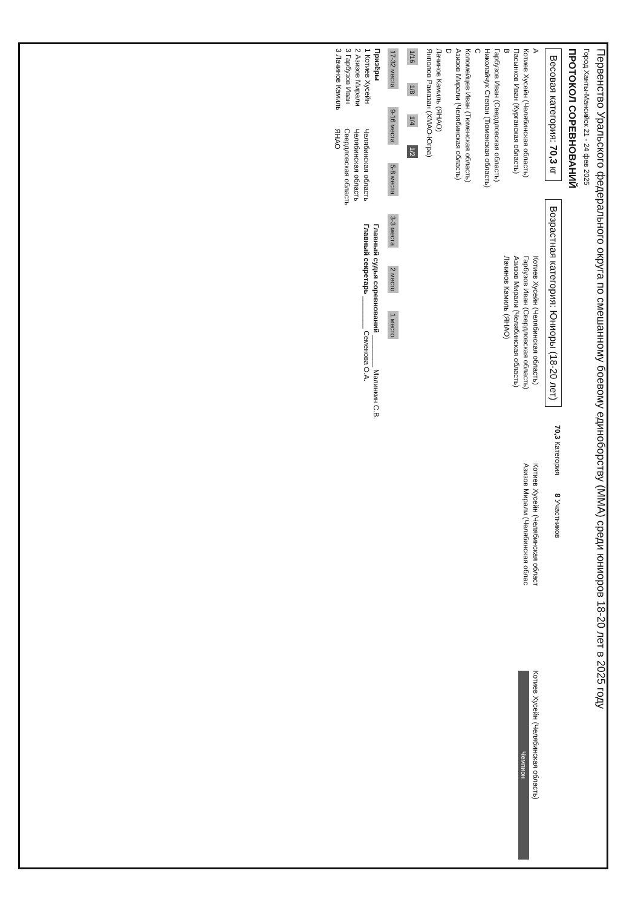Первенство Уральского федерального округа по смешанному боевому единоборству (ММА) среди юниоров 18-20 лет в 2025 году
Город Ханты-Мансийск 21 - 24 фев 2025
ПРОТОКОЛ СОРЕВНОВАНИЙ
Весовая категория: 70,3 кг
Возрастная категория: Юниоры (18-20 лет)
70,3 Категория
8 Участников
A
Котиев Хусейн (Челябинская область)
Пасынков Иван (Курганская область)
B
Гарбузов Иван (Свердловская область)
Николайчук Степан (Тюменская область)
C
Коломейцев Иван (Тюменская область)
Азизов Мирали (Челябинская область)
D
Лачинов Камиль (ЯНАО)
Янполов Рамазан (ХМАО-Югра)
Котиев Хусейн (Челябинская область)
Гарбузов Иван (Свердловская область)
Азизов Мирали (Челябинская область)
Лачинов Камиль (ЯНАО)
Котиев Хусейн (Челябинская област
Азизов Мирали (Челябинская облас
Котиев Хусейн (Челябинская область)
Чемпион
1/16 1/8 1/4 1/2
17-32 места 9-16 места 5-8 места 3-3 места 2 место 1 место
Призёры
1 Котиев Хусейн
2 Азизов Мирали
3 Гарбузов Иван
3 Лачинов Камиль
Челябинская область
Челябинская область
Свердловская область
ЯНАО
Главный судья соревнований ________ Малинкин С.В.
Главный секретарь ________ Семенова О.А.